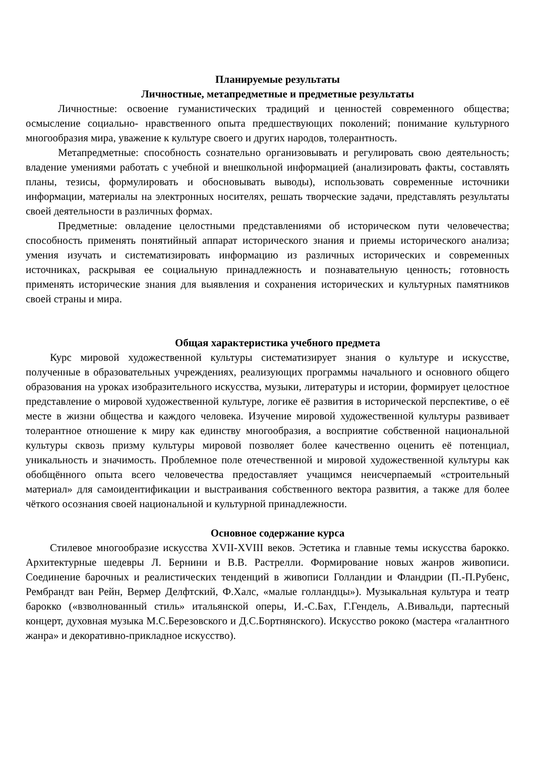Планируемые результаты
Личностные, метапредметные и предметные результаты
Личностные: освоение гуманистических традиций и ценностей современного общества; осмысление социально- нравственного опыта предшествующих поколений; понимание культурного многообразия мира, уважение к культуре своего и других народов, толерантность.
Метапредметные: способность сознательно организовывать и регулировать свою деятельность; владение умениями работать с учебной и внешкольной информацией (анализировать факты, составлять планы, тезисы, формулировать и обосновывать выводы), использовать современные источники информации, материалы на электронных носителях, решать творческие задачи, представлять результаты своей деятельности в различных формах.
Предметные: овладение целостными представлениями об историческом пути человечества; способность применять понятийный аппарат исторического знания и приемы исторического анализа; умения изучать и систематизировать информацию из различных исторических и современных источниках, раскрывая ее социальную принадлежность и познавательную ценность; готовность применять исторические знания для выявления и сохранения исторических и культурных памятников своей страны и мира.
Общая характеристика учебного предмета
Курс мировой художественной культуры систематизирует знания о культуре и искусстве, полученные в образовательных учреждениях, реализующих программы начального и основного общего образования на уроках изобразительного искусства, музыки, литературы и истории, формирует целостное представление о мировой художественной культуре, логике её развития в исторической перспективе, о её месте в жизни общества и каждого человека. Изучение мировой художественной культуры развивает толерантное отношение к миру как единству многообразия, а восприятие собственной национальной культуры сквозь призму культуры мировой позволяет более качественно оценить её потенциал, уникальность и значимость. Проблемное поле отечественной и мировой художественной культуры как обобщённого опыта всего человечества предоставляет учащимся неисчерпаемый «строительный материал» для самоидентификации и выстраивания собственного вектора развития, а также для более чёткого осознания своей национальной и культурной принадлежности.
Основное содержание курса
Стилевое многообразие искусства XVII-XVIII веков. Эстетика и главные темы искусства барокко. Архитектурные шедевры Л. Бернини и В.В. Растрелли. Формирование новых жанров живописи. Соединение барочных и реалистических тенденций в живописи Голландии и Фландрии (П.-П.Рубенс, Рембрандт ван Рейн, Вермер Делфтский, Ф.Халс, «малые голландцы»). Музыкальная культура и театр барокко («взволнованный стиль» итальянской оперы, И.-С.Бах, Г.Гендель, А.Вивальди, партесный концерт, духовная музыка М.С.Березовского и Д.С.Бортнянского). Искусство рококо (мастера «галантного жанра» и декоративно-прикладное искусство).